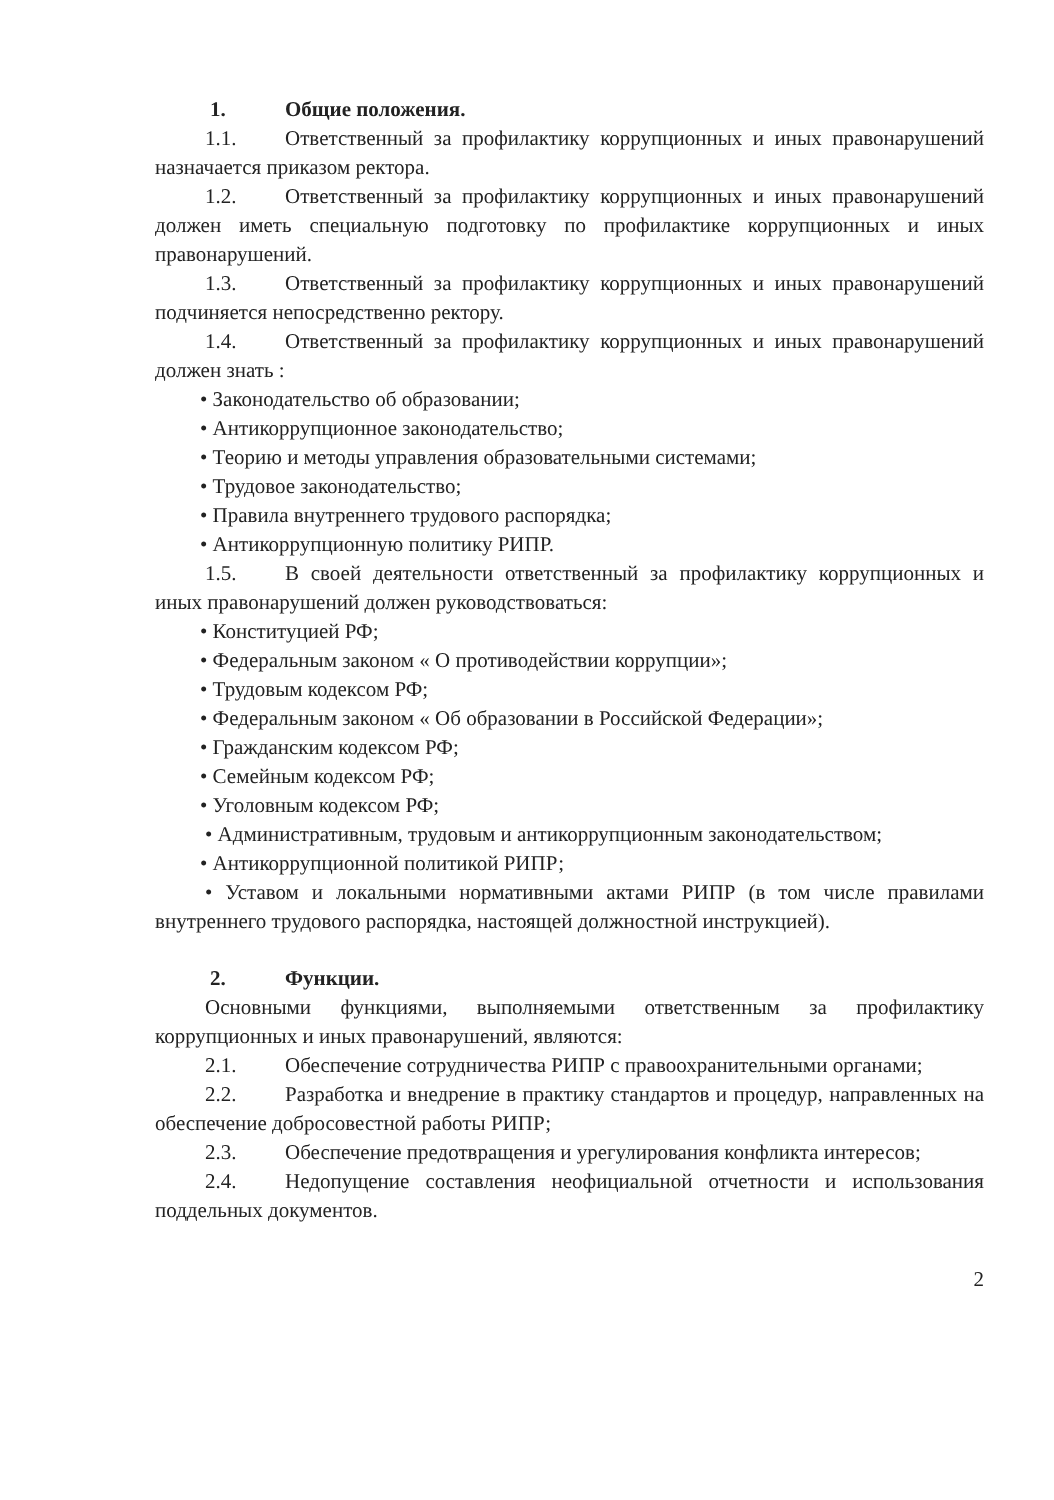1. Общие положения.
1.1. Ответственный за профилактику коррупционных и иных правонарушений назначается приказом ректора.
1.2. Ответственный за профилактику коррупционных и иных правонарушений должен иметь специальную подготовку по профилактике коррупционных и иных правонарушений.
1.3. Ответственный за профилактику коррупционных и иных правонарушений подчиняется непосредственно ректору.
1.4. Ответственный за профилактику коррупционных и иных правонарушений должен знать :
• Законодательство об образовании;
• Антикоррупционное законодательство;
• Теорию и методы управления образовательными системами;
• Трудовое законодательство;
• Правила внутреннего трудового распорядка;
• Антикоррупционную политику РИПР.
1.5. В своей деятельности ответственный за профилактику коррупционных и иных правонарушений должен руководствоваться:
• Конституцией РФ;
• Федеральным законом « О противодействии коррупции»;
• Трудовым кодексом РФ;
• Федеральным законом « Об образовании в Российской Федерации»;
• Гражданским кодексом РФ;
• Семейным кодексом РФ;
• Уголовным кодексом РФ;
• Административным, трудовым и антикоррупционным законодательством;
• Антикоррупционной политикой РИПР;
• Уставом и локальными нормативными актами РИПР (в том числе правилами внутреннего трудового распорядка, настоящей должностной инструкцией).
2. Функции.
Основными функциями, выполняемыми ответственным за профилактику коррупционных и иных правонарушений, являются:
2.1. Обеспечение сотрудничества РИПР с правоохранительными органами;
2.2. Разработка и внедрение в практику стандартов и процедур, направленных на обеспечение добросовестной работы РИПР;
2.3. Обеспечение предотвращения и урегулирования конфликта интересов;
2.4. Недопущение составления неофициальной отчетности и использования поддельных документов.
2